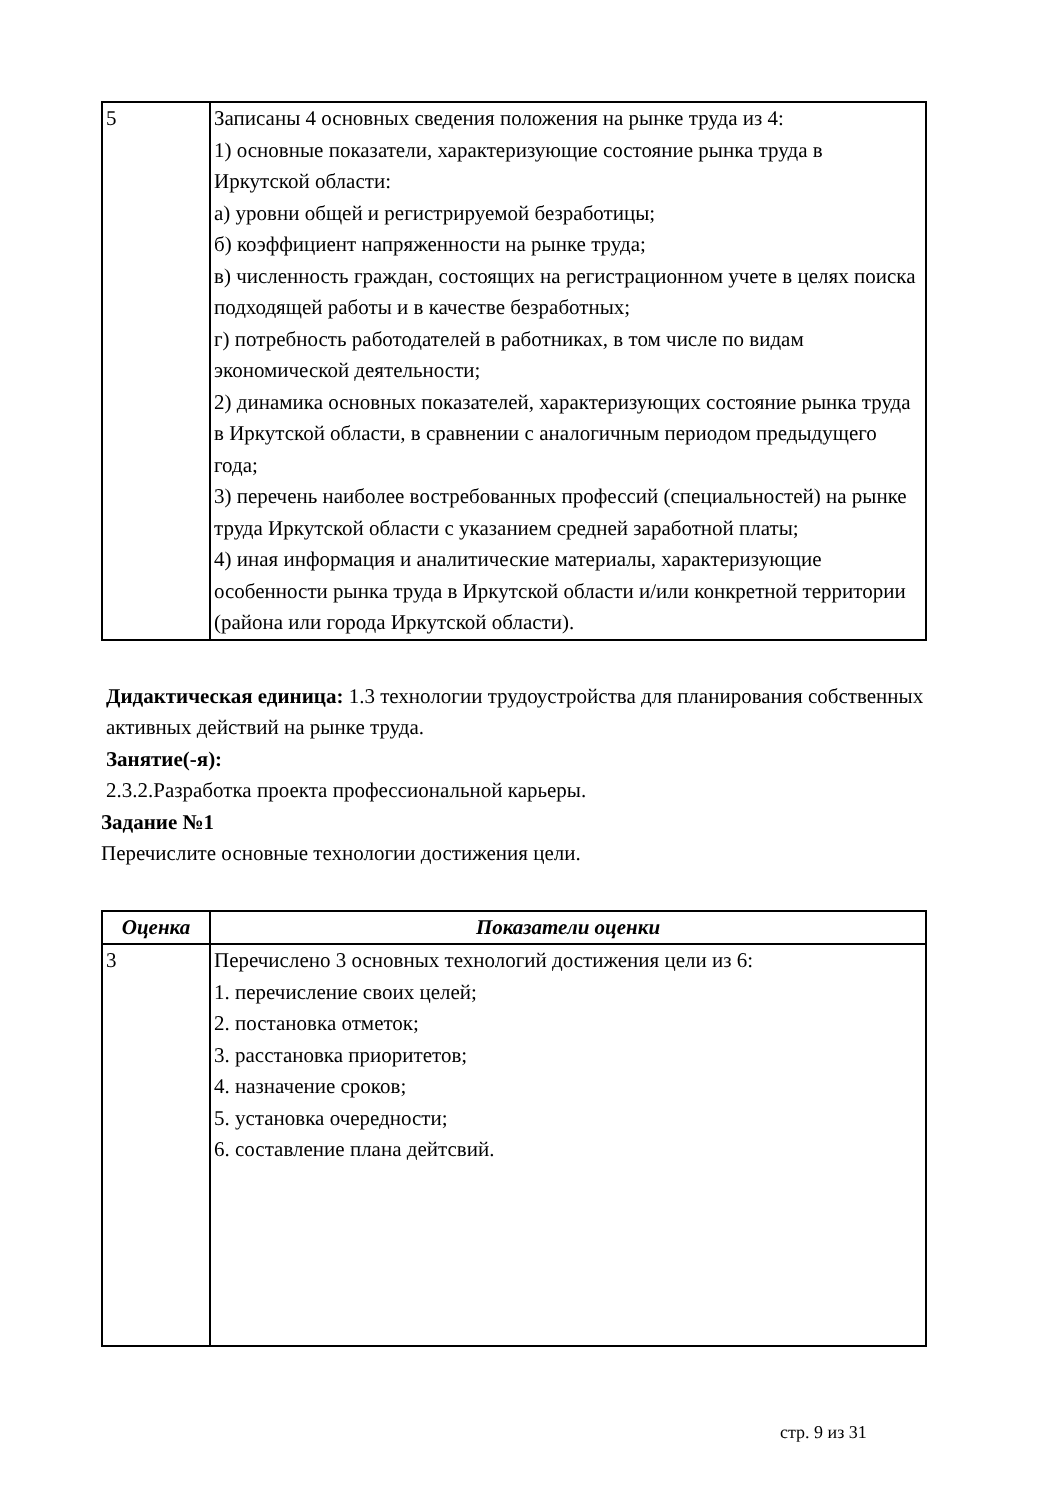| 5 | Записаны 4 основных сведения положения на рынке труда из 4: 1) основные показатели, характеризующие состояние рынка труда в Иркутской области: а) уровни общей и регистрируемой безработицы; б) коэффициент напряженности на рынке труда; в) численность граждан, состоящих на регистрационном учете в целях поиска подходящей работы и в качестве безработных; г) потребность работодателей в работниках, в том числе по видам экономической деятельности; 2) динамика основных показателей, характеризующих состояние рынка труда в Иркутской области, в сравнении с аналогичным периодом предыдущего года; 3) перечень наиболее востребованных профессий (специальностей) на рынке труда Иркутской области с указанием средней заработной платы; 4) иная информация и аналитические материалы, характеризующие особенности рынка труда в Иркутской области и/или конкретной территории (района или города Иркутской области). |
Дидактическая единица: 1.3 технологии трудоустройства для планирования собственных активных действий на рынке труда.
Занятие(-я):
2.3.2.Разработка проекта профессиональной карьеры.
Задание №1
Перечислите основные технологии достижения цели.
| Оценка | Показатели оценки |
| --- | --- |
| 3 | Перечислено 3 основных технологий достижения цели из 6: 1. перечисление своих целей; 2. постановка отметок; 3. расстановка приоритетов; 4. назначение сроков; 5. установка очередности; 6. составление плана дейтсвий. |
стр. 9 из 31